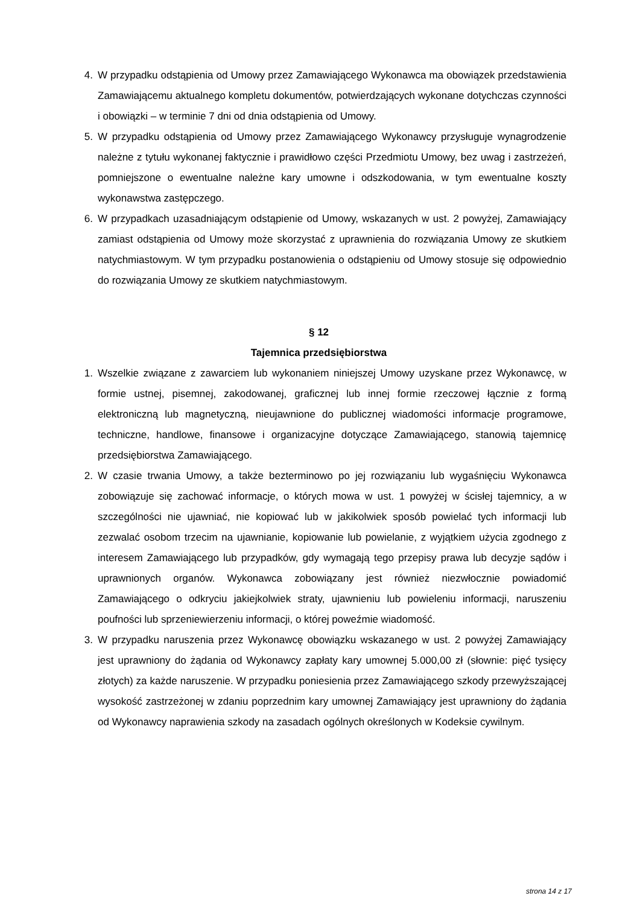4. W przypadku odstąpienia od Umowy przez Zamawiającego Wykonawca ma obowiązek przedstawienia Zamawiającemu aktualnego kompletu dokumentów, potwierdzających wykonane dotychczas czynności i obowiązki – w terminie 7 dni od dnia odstąpienia od Umowy.
5. W przypadku odstąpienia od Umowy przez Zamawiającego Wykonawcy przysługuje wynagrodzenie należne z tytułu wykonanej faktycznie i prawidłowo części Przedmiotu Umowy, bez uwag i zastrzeżeń, pomniejszone o ewentualne należne kary umowne i odszkodowania, w tym ewentualne koszty wykonawstwa zastępczego.
6. W przypadkach uzasadniającym odstąpienie od Umowy, wskazanych w ust. 2 powyżej, Zamawiający zamiast odstąpienia od Umowy może skorzystać z uprawnienia do rozwiązania Umowy ze skutkiem natychmiastowym. W tym przypadku postanowienia o odstąpieniu od Umowy stosuje się odpowiednio do rozwiązania Umowy ze skutkiem natychmiastowym.
§ 12
Tajemnica przedsiębiorstwa
1. Wszelkie związane z zawarciem lub wykonaniem niniejszej Umowy uzyskane przez Wykonawcę, w formie ustnej, pisemnej, zakodowanej, graficznej lub innej formie rzeczowej łącznie z formą elektroniczną lub magnetyczną, nieujawnione do publicznej wiadomości informacje programowe, techniczne, handlowe, finansowe i organizacyjne dotyczące Zamawiającego, stanowią tajemnicę przedsiębiorstwa Zamawiającego.
2. W czasie trwania Umowy, a także bezterminowo po jej rozwiązaniu lub wygaśnięciu Wykonawca zobowiązuje się zachować informacje, o których mowa w ust. 1 powyżej w ścisłej tajemnicy, a w szczególności nie ujawniać, nie kopiować lub w jakikolwiek sposób powielać tych informacji lub zezwalać osobom trzecim na ujawnianie, kopiowanie lub powielanie, z wyjątkiem użycia zgodnego z interesem Zamawiającego lub przypadków, gdy wymagają tego przepisy prawa lub decyzje sądów i uprawnionych organów. Wykonawca zobowiązany jest również niezwłocznie powiadomić Zamawiającego o odkryciu jakiejkolwiek straty, ujawnieniu lub powieleniu informacji, naruszeniu poufności lub sprzeniewierzeniu informacji, o której poweźmie wiadomość.
3. W przypadku naruszenia przez Wykonawcę obowiązku wskazanego w ust. 2 powyżej Zamawiający jest uprawniony do żądania od Wykonawcy zapłaty kary umownej 5.000,00 zł (słownie: pięć tysięcy złotych) za każde naruszenie. W przypadku poniesienia przez Zamawiającego szkody przewyższającej wysokość zastrzeżonej w zdaniu poprzednim kary umownej Zamawiający jest uprawniony do żądania od Wykonawcy naprawienia szkody na zasadach ogólnych określonych w Kodeksie cywilnym.
strona 14 z 17